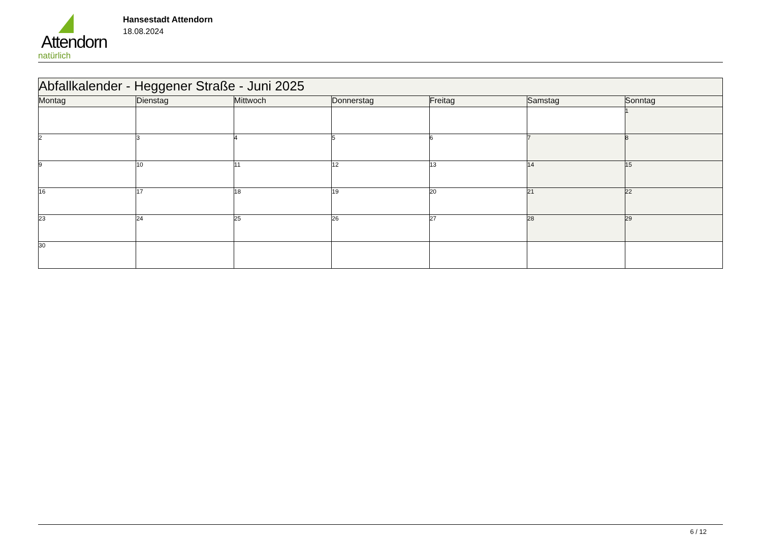Attendorn
natürlich
Hansestadt Attendorn
18.08.2024
| Abfallkalender - Heggener Straße - Juni 2025 | | | | | | |
| --- | --- | --- | --- | --- | --- | --- |
| Montag | Dienstag | Mittwoch | Donnerstag | Freitag | Samstag | Sonntag |
| | | | | | | 1 |
| 2 | 3 | 4 | 5 | 6 | 7 | 8 |
| 9 | 10 | 11 | 12 | 13 | 14 | 15 |
| 16 | 17 | 18 | 19 | 20 | 21 | 22 |
| 23 | 24 | 25 | 26 | 27 | 28 | 29 |
| 30 | | | | | | |
6 / 12